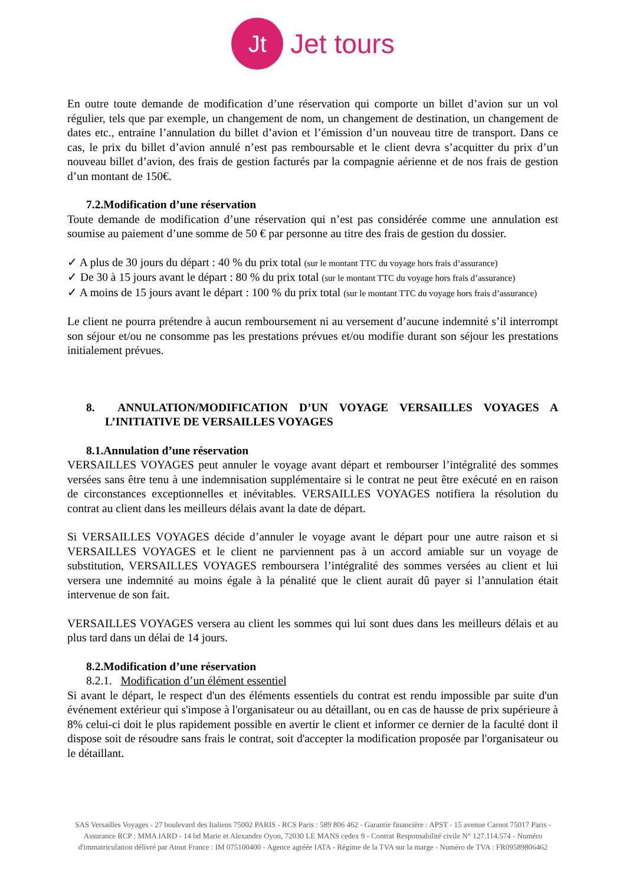Jt
Jet tours
En outre toute demande de modification d’une réservation qui comporte un billet d’avion sur un vol régulier, tels que par exemple, un changement de nom, un changement de destination, un changement de dates etc., entraine l’annulation du billet d’avion et l’émission d’un nouveau titre de transport. Dans ce cas, le prix du billet d’avion annulé n’est pas remboursable et le client devra s’acquitter du prix d’un nouveau billet d’avion, des frais de gestion facturés par la compagnie aérienne et de nos frais de gestion d’un montant de 150€.
7.2.Modification d’une réservation
Toute demande de modification d’une réservation qui n’est pas considérée comme une annulation est soumise au paiement d’une somme de 50 € par personne au titre des frais de gestion du dossier.
✓ A plus de 30 jours du départ : 40 % du prix total (sur le montant TTC du voyage hors frais d’assurance)
✓ De 30 à 15 jours avant le départ : 80 % du prix total (sur le montant TTC du voyage hors frais d’assurance)
✓ A moins de 15 jours avant le départ : 100 % du prix total (sur le montant TTC du voyage hors frais d’assurance)
Le client ne pourra prétendre à aucun remboursement ni au versement d’aucune indemnité s’il interrompt son séjour et/ou ne consomme pas les prestations prévues et/ou modifie durant son séjour les prestations initialement prévues.
8. ANNULATION/MODIFICATION D’UN VOYAGE VERSAILLES VOYAGES A L’INITIATIVE DE VERSAILLES VOYAGES
8.1.Annulation d’une réservation
VERSAILLES VOYAGES peut annuler le voyage avant départ et rembourser l’intégralité des sommes versées sans être tenu à une indemnisation supplémentaire si le contrat ne peut être exécuté en en raison de circonstances exceptionnelles et inévitables. VERSAILLES VOYAGES notifiera la résolution du contrat au client dans les meilleurs délais avant la date de départ.
Si VERSAILLES VOYAGES décide d’annuler le voyage avant le départ pour une autre raison et si VERSAILLES VOYAGES et le client ne parviennent pas à un accord amiable sur un voyage de substitution, VERSAILLES VOYAGES remboursera l’intégralité des sommes versées au client et lui versera une indemnité au moins égale à la pénalité que le client aurait dû payer si l’annulation était intervenue de son fait.
VERSAILLES VOYAGES versera au client les sommes qui lui sont dues dans les meilleurs délais et au plus tard dans un délai de 14 jours.
8.2.Modification d’une réservation
8.2.1. Modification d’un élément essentiel
Si avant le départ, le respect d'un des éléments essentiels du contrat est rendu impossible par suite d'un événement extérieur qui s'impose à l'organisateur ou au détaillant, ou en cas de hausse de prix supérieure à 8% celui-ci doit le plus rapidement possible en avertir le client et informer ce dernier de la faculté dont il dispose soit de résoudre sans frais le contrat, soit d'accepter la modification proposée par l'organisateur ou le détaillant.
SAS Versailles Voyages - 27 boulevard des Italiens 75002 PARIS - RCS Paris : 589 806 462 - Garantie financière : APST - 15 avenue Carnot 75017 Paris - Assurance RCP : MMA IARD - 14 bd Marie et Alexandre Oyon, 72030 LE MANS cedex 9 - Contrat Responsabilité civile N° 127.114.574 - Numéro d'immatriculation délivré par Atout France : IM 075100400 - Agence agréée IATA - Régime de la TVA sur la marge - Numéro de TVA : FR09589806462